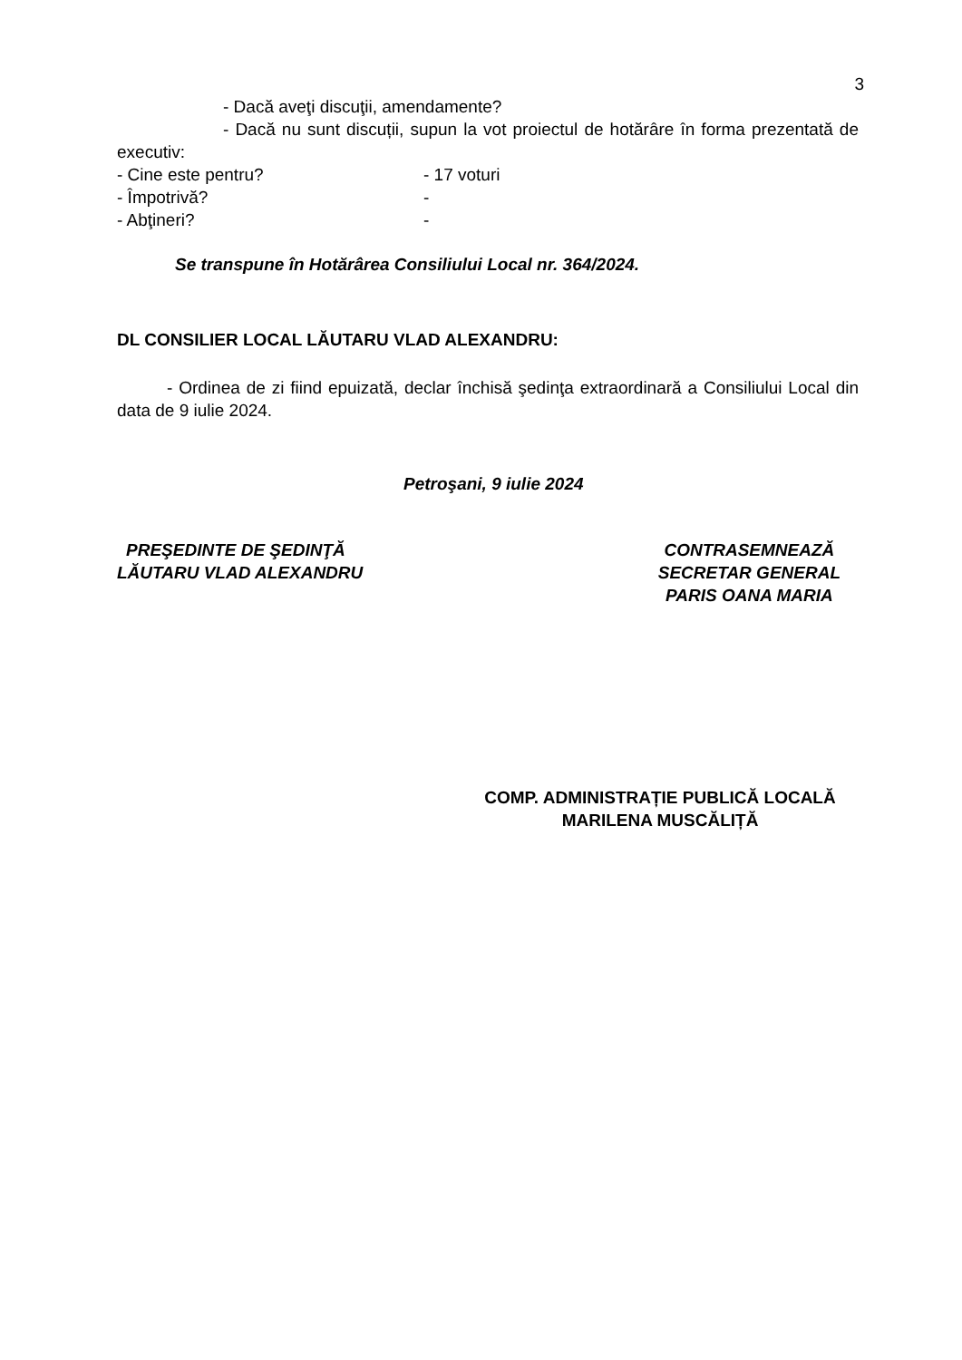3
- Dacă aveţi discuţii, amendamente?
- Dacă nu sunt discuții, supun la vot proiectul de hotărâre în forma prezentată de executiv:
- Cine este pentru? - 17 voturi
- Împotrivă? -
- Abţineri? -
Se transpune în Hotărârea Consiliului Local nr. 364/2024.
DL CONSILIER LOCAL LĂUTARU VLAD ALEXANDRU:
- Ordinea de zi fiind epuizată, declar închisă şedinţa extraordinară a Consiliului Local din data de 9 iulie 2024.
Petroşani, 9 iulie 2024
PREŞEDINTE DE ŞEDINŢĂ
LĂUTARU VLAD ALEXANDRU
CONTRASEMNEAZĂ
SECRETAR GENERAL
PARIS OANA MARIA
COMP. ADMINISTRAȚIE PUBLICĂ LOCALĂ
MARILENA MUSCĂLIȚĂ